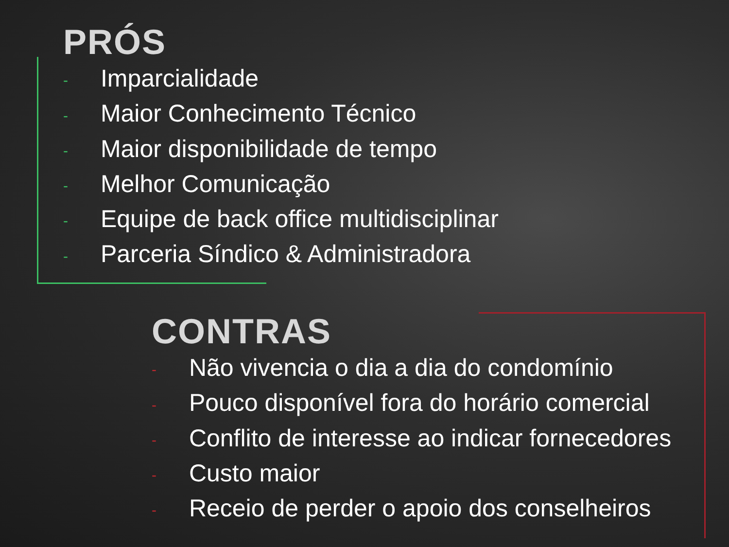PRÓS
- Imparcialidade
- Maior Conhecimento Técnico
- Maior disponibilidade de tempo
- Melhor Comunicação
- Equipe de back office multidisciplinar
- Parceria Síndico & Administradora
CONTRAS
- Não vivencia o dia a dia do condomínio
- Pouco disponível fora do horário comercial
- Conflito de interesse ao indicar fornecedores
- Custo maior
- Receio de perder o apoio dos conselheiros